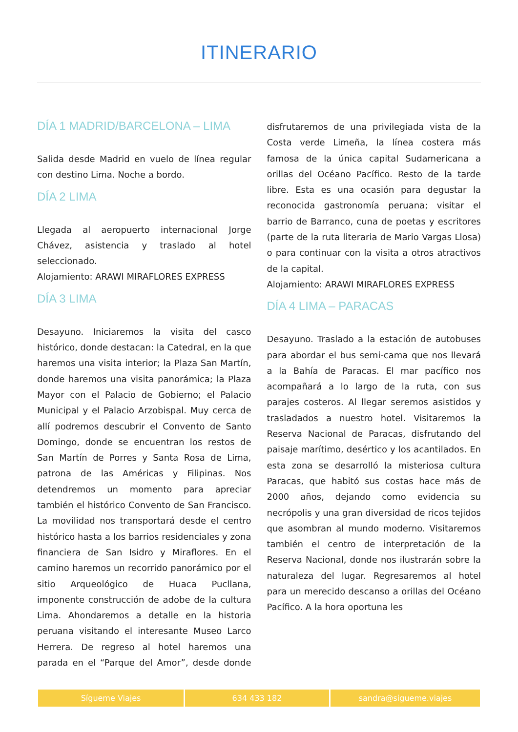ITINERARIO
DÍA 1 MADRID/BARCELONA – LIMA
Salida desde Madrid en vuelo de línea regular con destino Lima. Noche a bordo.
DÍA 2 LIMA
Llegada al aeropuerto internacional Jorge Chávez, asistencia y traslado al hotel seleccionado.
Alojamiento: ARAWI MIRAFLORES EXPRESS
DÍA 3 LIMA
Desayuno. Iniciaremos la visita del casco histórico, donde destacan: la Catedral, en la que haremos una visita interior; la Plaza San Martín, donde haremos una visita panorámica; la Plaza Mayor con el Palacio de Gobierno; el Palacio Municipal y el Palacio Arzobispal. Muy cerca de allí podremos descubrir el Convento de Santo Domingo, donde se encuentran los restos de San Martín de Porres y Santa Rosa de Lima, patrona de las Américas y Filipinas. Nos detendremos un momento para apreciar también el histórico Convento de San Francisco. La movilidad nos transportará desde el centro histórico hasta a los barrios residenciales y zona financiera de San Isidro y Miraflores. En el camino haremos un recorrido panorámico por el sitio Arqueológico de Huaca Pucllana, imponente construcción de adobe de la cultura Lima. Ahondaremos a detalle en la historia peruana visitando el interesante Museo Larco Herrera. De regreso al hotel haremos una parada en el “Parque del Amor”, desde donde disfrutaremos de una privilegiada vista de la Costa verde Limeña, la línea costera más famosa de la única capital Sudamericana a orillas del Océano Pacífico. Resto de la tarde libre. Esta es una ocasión para degustar la reconocida gastronomía peruana; visitar el barrio de Barranco, cuna de poetas y escritores (parte de la ruta literaria de Mario Vargas Llosa) o para continuar con la visita a otros atractivos de la capital.
Alojamiento: ARAWI MIRAFLORES EXPRESS
DÍA 4 LIMA – PARACAS
Desayuno. Traslado a la estación de autobuses para abordar el bus semi-cama que nos llevará a la Bahía de Paracas. El mar pacífico nos acompañará a lo largo de la ruta, con sus parajes costeros. Al llegar seremos asistidos y trasladados a nuestro hotel. Visitaremos la Reserva Nacional de Paracas, disfrutando del paisaje marítimo, desértico y los acantilados. En esta zona se desarrolló la misteriosa cultura Paracas, que habitó sus costas hace más de 2000 años, dejando como evidencia su necrópolis y una gran diversidad de ricos tejidos que asombran al mundo moderno. Visitaremos también el centro de interpretación de la Reserva Nacional, donde nos ilustrarán sobre la naturaleza del lugar. Regresaremos al hotel para un merecido descanso a orillas del Océano Pacífico. A la hora oportuna les
Sígueme Viajes 634 433 182 sandra@sigueme.viajes